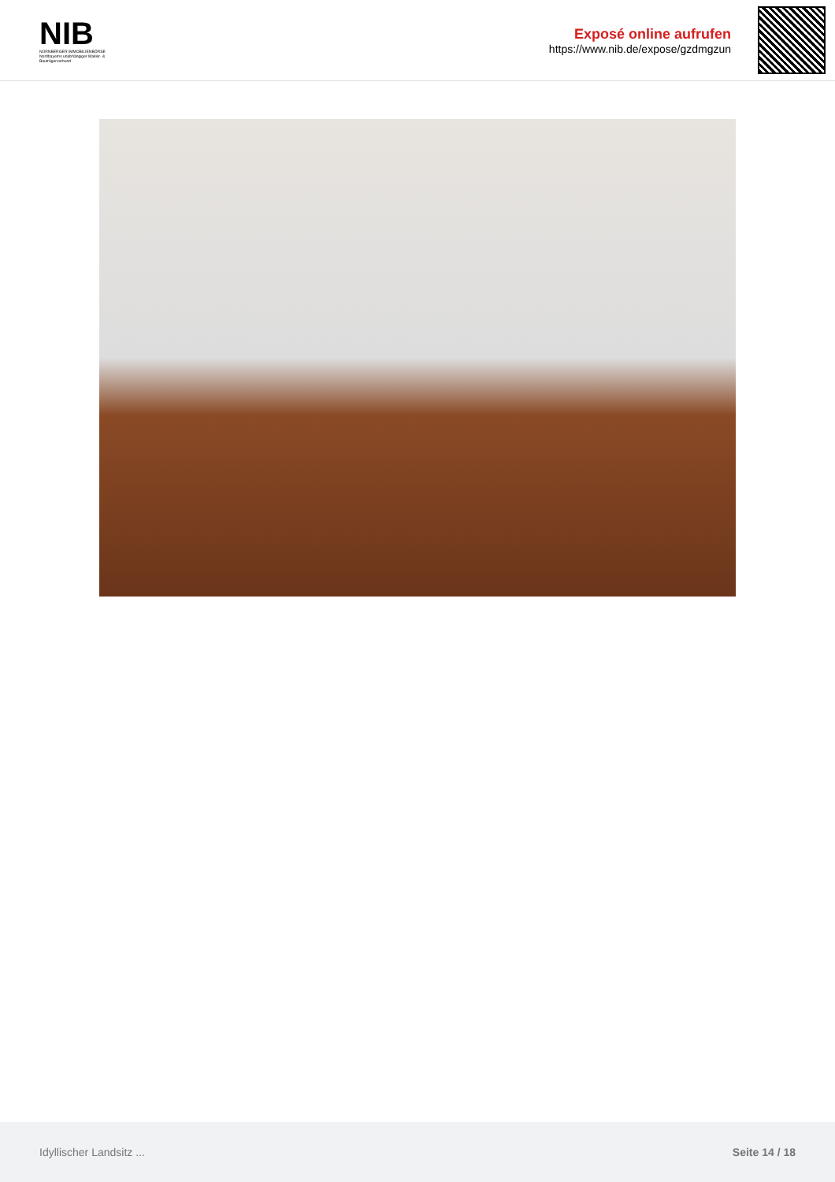NIB
NÜRNBERGER IMMOBILIENBÖRSE
Nordbayerns unabhängiger Makler- & Bauträgerverbund
Exposé online aufrufen
https://www.nib.de/expose/gzdmgzun
Idyllischer Landsitz ... Seite 14 / 18